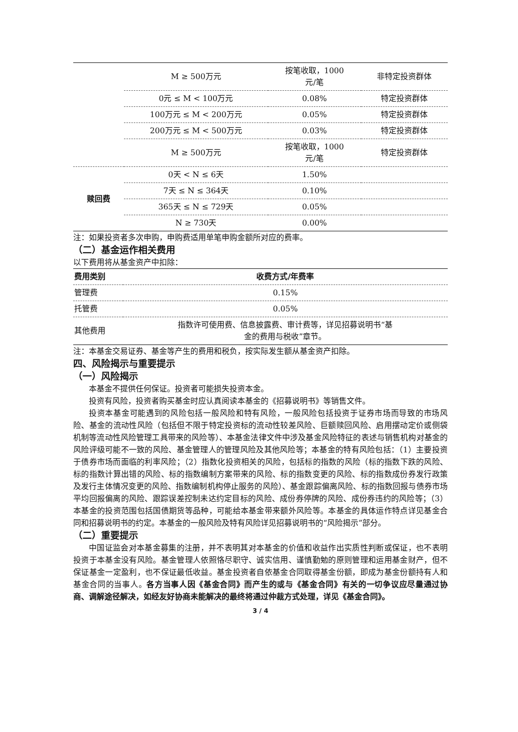| | M ≥ 500万元 | 按笔收取，1000 元/笔 | 非特定投资群体 |
| | 0元 ≤ M < 100万元 | 0.08% | 特定投资群体 |
| | 100万元 ≤ M < 200万元 | 0.05% | 特定投资群体 |
| | 200万元 ≤ M < 500万元 | 0.03% | 特定投资群体 |
| | M ≥ 500万元 | 按笔收取，1000 元/笔 | 特定投资群体 |
| 赎回费 | 0天 < N ≤ 6天 | 1.50% | |
| | 7天 ≤ N ≤ 364天 | 0.10% | |
| | 365天 ≤ N ≤ 729天 | 0.05% | |
| | N ≥ 730天 | 0.00% | |
注：如果投资者多次申购，申购费适用单笔申购金额所对应的费率。
（二）基金运作相关费用
以下费用将从基金资产中扣除：
| 费用类别 | 收费方式/年费率 |
| --- | --- |
| 管理费 | 0.15% |
| 托管费 | 0.05% |
| 其他费用 | 指数许可使用费、信息披露费、审计费等，详见招募说明书“基 金的费用与税收”章节。 |
注：本基金交易证券、基金等产生的费用和税负，按实际发生额从基金资产扣除。
四、风险揭示与重要提示
（一）风险揭示
本基金不提供任何保证。投资者可能损失投资本金。
投资有风险，投资者购买基金时应认真阅读本基金的《招募说明书》等销售文件。
投资本基金可能遇到的风险包括一般风险和特有风险，一般风险包括投资于证券市场而导致的市场风险、基金的流动性风险（包括但不限于特定投资标的流动性较差风险、巨额赎回风险、启用摆动定价或侧袋机制等流动性风险管理工具带来的风险等）、本基金法律文件中涉及基金风险特征的表述与销售机构对基金的风险评级可能不一致的风险、基金管理人的管理风险及其他风险等；本基金的特有风险包括：（1）主要投资于债券市场而面临的利率风险；（2）指数化投资相关的风险，包括标的指数的风险（标的指数下跌的风险、标的指数计算出错的风险、标的指数编制方案带来的风险、标的指数变更的风险、标的指数成份券发行政策及发行主体情况变更的风险、指数编制机构停止服务的风险）、基金跟踪偏离风险、标的指数回报与债券市场平均回报偏离的风险、跟踪误差控制未达约定目标的风险、成份券停牌的风险、成份券违约的风险等；（3）本基金的投资范围包括国债期货等品种，可能给本基金带来额外风险等。本基金的具体运作特点详见基金合同和招募说明书的约定。本基金的一般风险及特有风险详见招募说明书的“风险揭示”部分。
（二）重要提示
中国证监会对本基金募集的注册，并不表明其对本基金的价值和收益作出实质性判断或保证，也不表明投资于本基金没有风险。基金管理人依照恪尽职守、诚实信用、谨慎勤勉的原则管理和运用基金财产，但不保证基金一定盈利，也不保证最低收益。基金投资者自依基金合同取得基金份额，即成为基金份额持有人和基金合同的当事人。各方当事人因《基金合同》而产生的或与《基金合同》有关的一切争议应尽量通过协商、调解途径解决，如经友好协商未能解决的最终将通过仲裁方式处理，详见《基金合同》。
3 / 4